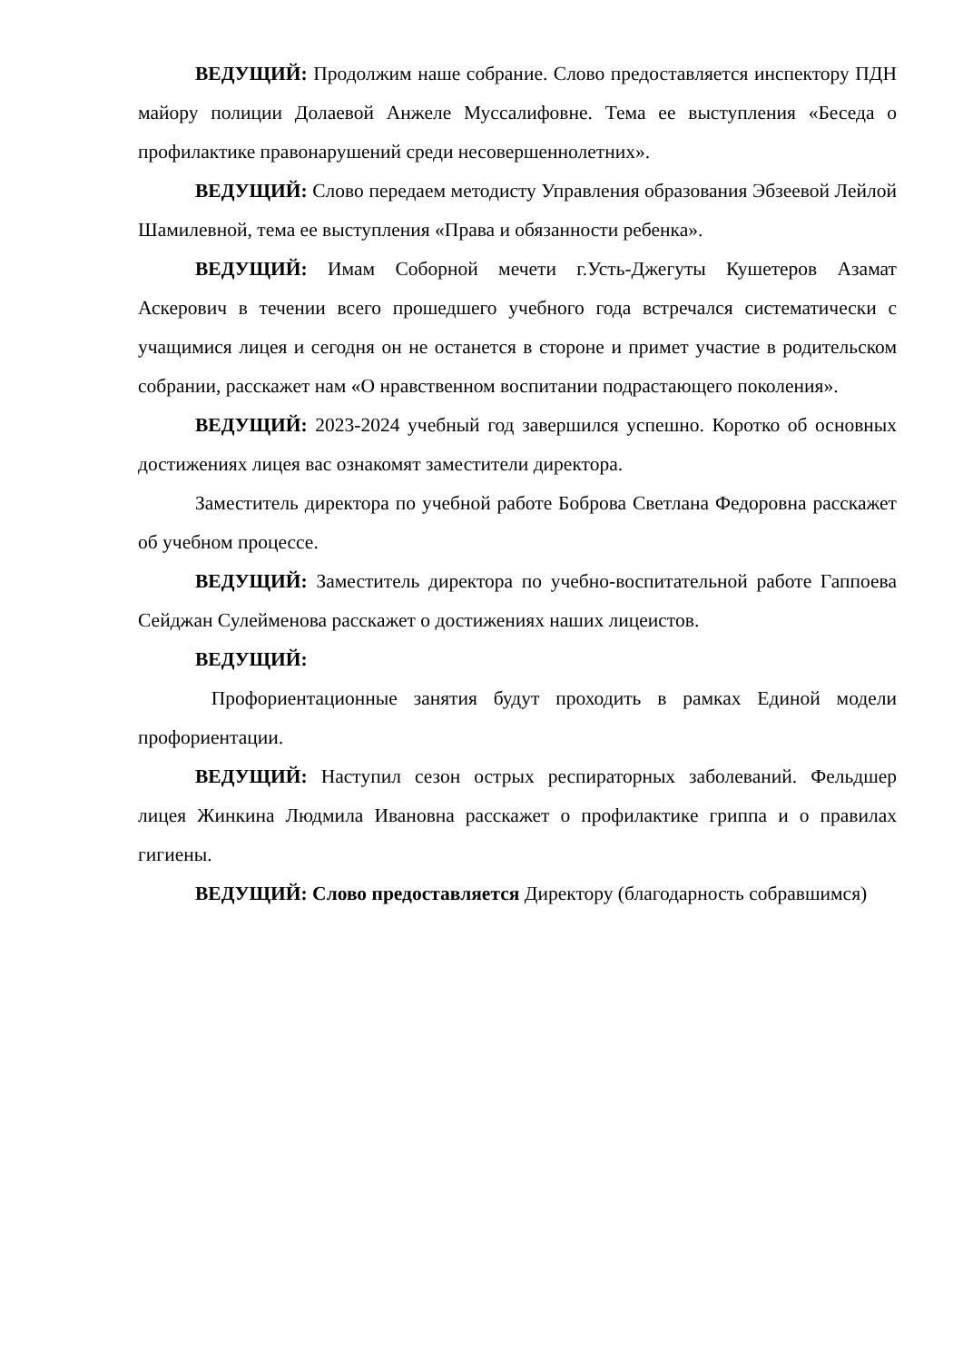ВЕДУЩИЙ: Продолжим наше собрание. Слово предоставляется инспектору ПДН майору полиции Долаевой Анжеле Муссалифовне. Тема ее выступления «Беседа о профилактике правонарушений среди несовершеннолетних».
ВЕДУЩИЙ: Слово передаем методисту Управления образования Эбзеевой Лейлой Шамилевной, тема ее выступления «Права и обязанности ребенка».
ВЕДУЩИЙ: Имам Соборной мечети г.Усть-Джегуты Кушетеров Азамат Аскерович в течении всего прошедшего учебного года встречался систематически с учащимися лицея и сегодня он не останется в стороне и примет участие в родительском собрании, расскажет нам «О нравственном воспитании подрастающего поколения».
ВЕДУЩИЙ: 2023-2024 учебный год завершился успешно. Коротко об основных достижениях лицея вас ознакомят заместители директора.
Заместитель директора по учебной работе Боброва Светлана Федоровна расскажет об учебном процессе.
ВЕДУЩИЙ: Заместитель директора по учебно-воспитательной работе Гаппоева Сейджан Сулейменова расскажет о достижениях наших лицеистов.
ВЕДУЩИЙ:
Профориентационные занятия будут проходить в рамках Единой модели профориентации.
ВЕДУЩИЙ: Наступил сезон острых респираторных заболеваний. Фельдшер лицея Жинкина Людмила Ивановна расскажет о профилактике гриппа и о правилах гигиены.
ВЕДУЩИЙ: Слово предоставляется Директору (благодарность собравшимся)